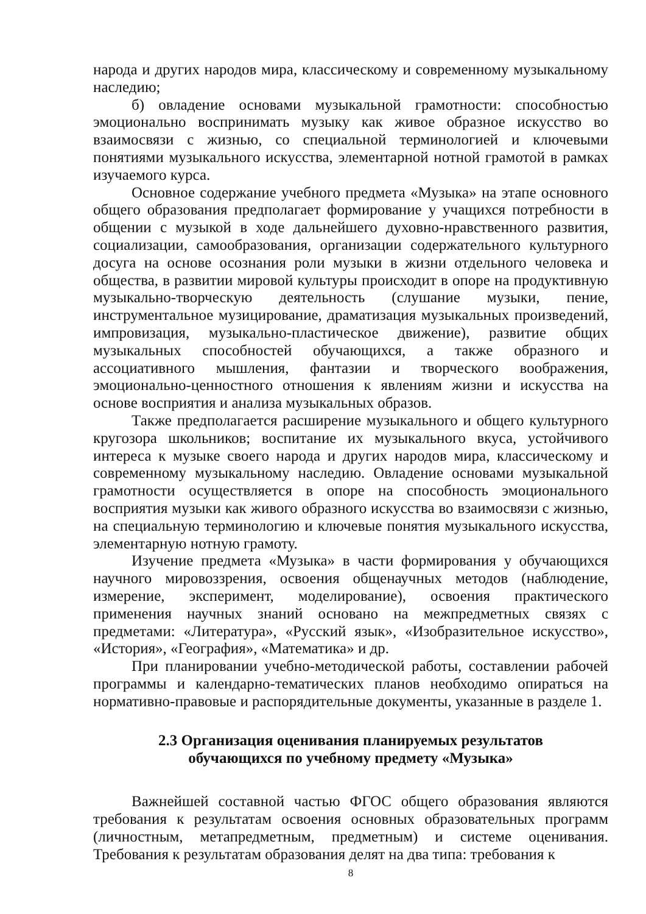народа и других народов мира, классическому и современному музыкальному наследию;
б) овладение основами музыкальной грамотности: способностью эмоционально воспринимать музыку как живое образное искусство во взаимосвязи с жизнью, со специальной терминологией и ключевыми понятиями музыкального искусства, элементарной нотной грамотой в рамках изучаемого курса.
Основное содержание учебного предмета «Музыка» на этапе основного общего образования предполагает формирование у учащихся потребности в общении с музыкой в ходе дальнейшего духовно-нравственного развития, социализации, самообразования, организации содержательного культурного досуга на основе осознания роли музыки в жизни отдельного человека и общества, в развитии мировой культуры происходит в опоре на продуктивную музыкально-творческую деятельность (слушание музыки, пение, инструментальное музицирование, драматизация музыкальных произведений, импровизация, музыкально-пластическое движение), развитие общих музыкальных способностей обучающихся, а также образного и ассоциативного мышления, фантазии и творческого воображения, эмоционально-ценностного отношения к явлениям жизни и искусства на основе восприятия и анализа музыкальных образов.
Также предполагается расширение музыкального и общего культурного кругозора школьников; воспитание их музыкального вкуса, устойчивого интереса к музыке своего народа и других народов мира, классическому и современному музыкальному наследию. Овладение основами музыкальной грамотности осуществляется в опоре на способность эмоционального восприятия музыки как живого образного искусства во взаимосвязи с жизнью, на специальную терминологию и ключевые понятия музыкального искусства, элементарную нотную грамоту.
Изучение предмета «Музыка» в части формирования у обучающихся научного мировоззрения, освоения общенаучных методов (наблюдение, измерение, эксперимент, моделирование), освоения практического применения научных знаний основано на межпредметных связях с предметами: «Литература», «Русский язык», «Изобразительное искусство», «История», «География», «Математика» и др.
При планировании учебно-методической работы, составлении рабочей программы и календарно-тематических планов необходимо опираться на нормативно-правовые и распорядительные документы, указанные в разделе 1.
2.3 Организация оценивания планируемых результатов
обучающихся по учебному предмету «Музыка»
Важнейшей составной частью ФГОС общего образования являются требования к результатам освоения основных образовательных программ (личностным, метапредметным, предметным) и системе оценивания. Требования к результатам образования делят на два типа: требования к
8